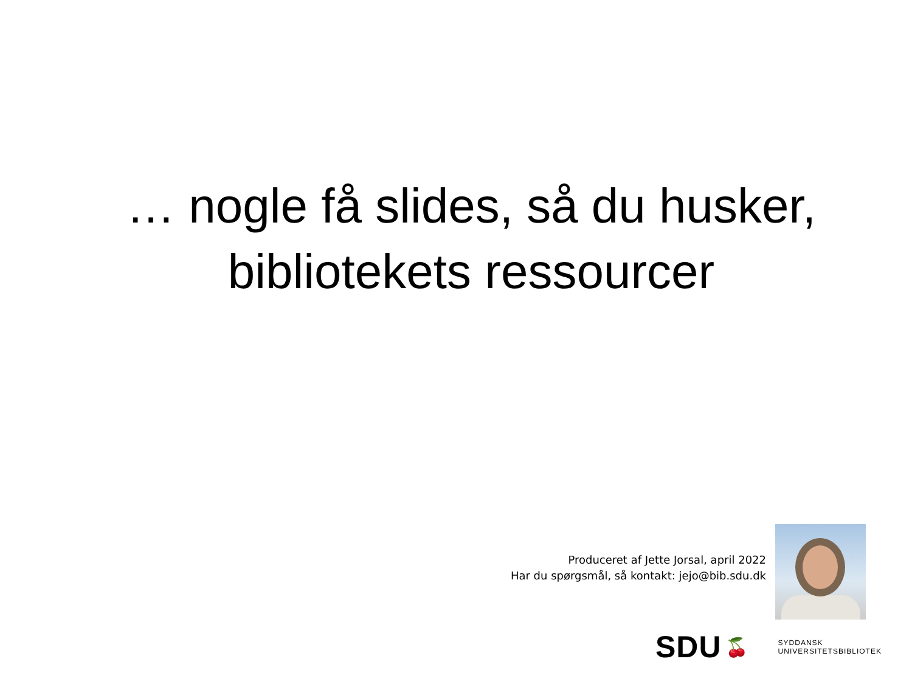… nogle få slides, så du husker, bibliotekets ressourcer
Produceret af Jette Jorsal, april 2022
Har du spørgsmål, så kontakt: jejo@bib.sdu.dk
SDU 🍒
SYDDANSK
UNIVERSITETSBIBLIOTEK